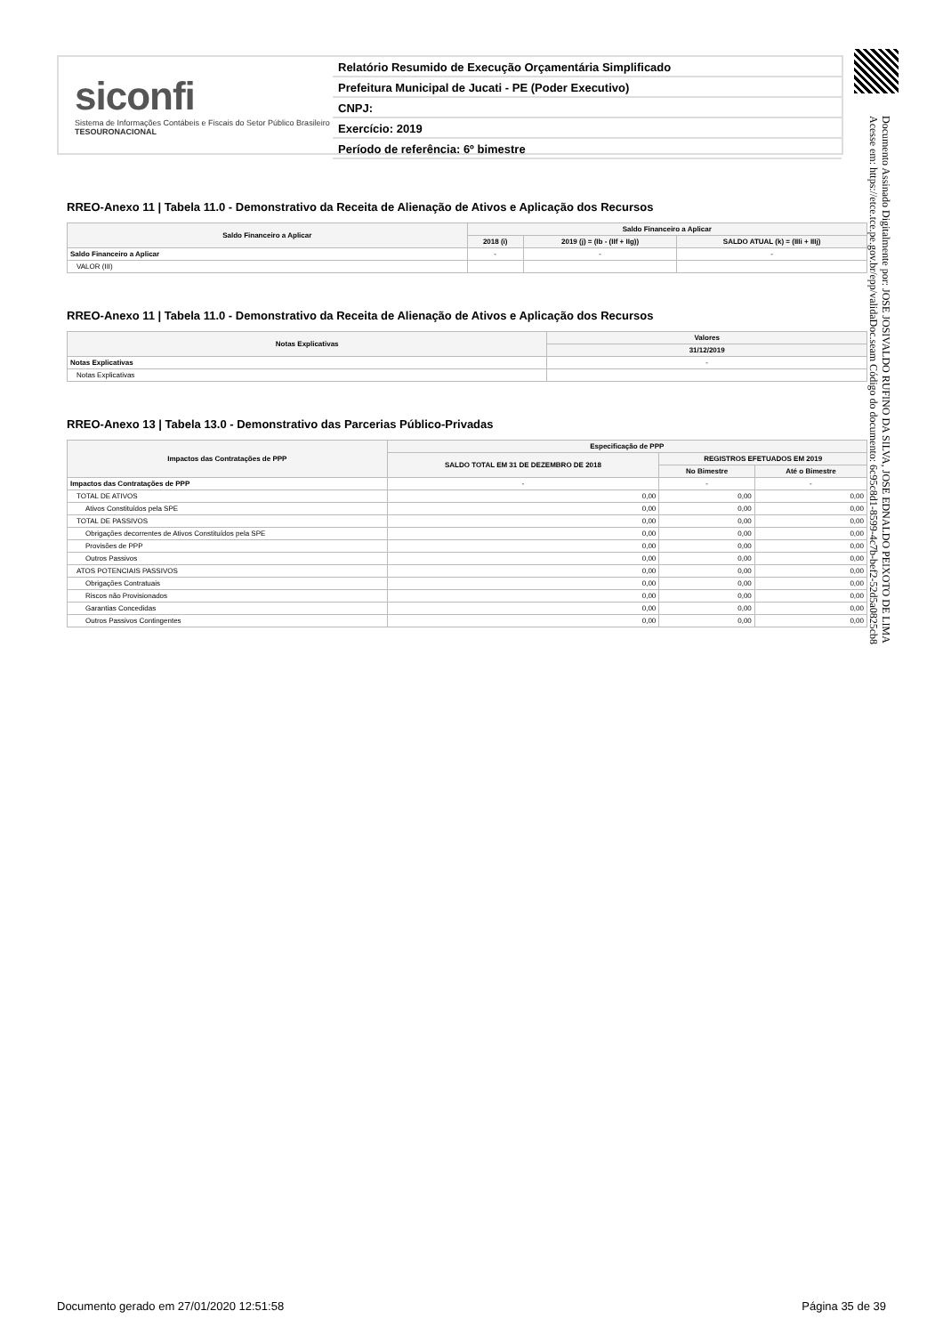siconfi
Sistema de Informações Contábeis e Fiscais do Setor Público Brasileiro
TESOURONACIONAL
Relatório Resumido de Execução Orçamentária Simplificado
Prefeitura Municipal de Jucati - PE (Poder Executivo)
CNPJ:
Exercício: 2019
Período de referência: 6º bimestre
Documento Assinado Digitalmente por: JOSE JOSIVALDO RUFINO DA SILVA, JOSE EDNALDO PEIXOTO DE LIMA
Acesse em: https://etce.tce.pe.gov.br/epp/validaDoc.seam Código do documento: 6c95c8d1-8599-4c7b-bef2-52d5a0825cb8
RREO-Anexo 11 | Tabela 11.0 - Demonstrativo da Receita de Alienação de Ativos e Aplicação dos Recursos
| Saldo Financeiro a Aplicar | Saldo Financeiro a Aplicar | | |
| --- | --- | --- | --- |
| | 2018 (i) | 2019 (j) = (Ib - (IIf + IIg)) | SALDO ATUAL (k) = (IIIi + IIIj) |
| Saldo Financeiro a Aplicar | - | - | - |
| VALOR (III) | | | |
RREO-Anexo 11 | Tabela 11.0 - Demonstrativo da Receita de Alienação de Ativos e Aplicação dos Recursos
| Notas Explicativas | Valores |
| --- | --- |
| | 31/12/2019 |
| Notas Explicativas | - |
| Notas Explicativas | |
RREO-Anexo 13 | Tabela 13.0 - Demonstrativo das Parcerias Público-Privadas
| Impactos das Contratações de PPP | Especificação de PPP | | |
| --- | --- | --- | --- |
| | SALDO TOTAL EM 31 DE DEZEMBRO DE 2018 | REGISTROS EFETUADOS EM 2019 | |
| | | No Bimestre | Até o Bimestre |
| Impactos das Contratações de PPP | - | - | - |
| TOTAL DE ATIVOS | 0,00 | 0,00 | 0,00 |
| Ativos Constituídos pela SPE | 0,00 | 0,00 | 0,00 |
| TOTAL DE PASSIVOS | 0,00 | 0,00 | 0,00 |
| Obrigações decorrentes de Ativos Constituídos pela SPE | 0,00 | 0,00 | 0,00 |
| Provisões de PPP | 0,00 | 0,00 | 0,00 |
| Outros Passivos | 0,00 | 0,00 | 0,00 |
| ATOS POTENCIAIS PASSIVOS | 0,00 | 0,00 | 0,00 |
| Obrigações Contratuais | 0,00 | 0,00 | 0,00 |
| Riscos não Provisionados | 0,00 | 0,00 | 0,00 |
| Garantias Concedidas | 0,00 | 0,00 | 0,00 |
| Outros Passivos Contingentes | 0,00 | 0,00 | 0,00 |
Documento gerado em 27/01/2020 12:51:58 Página 35 de 39